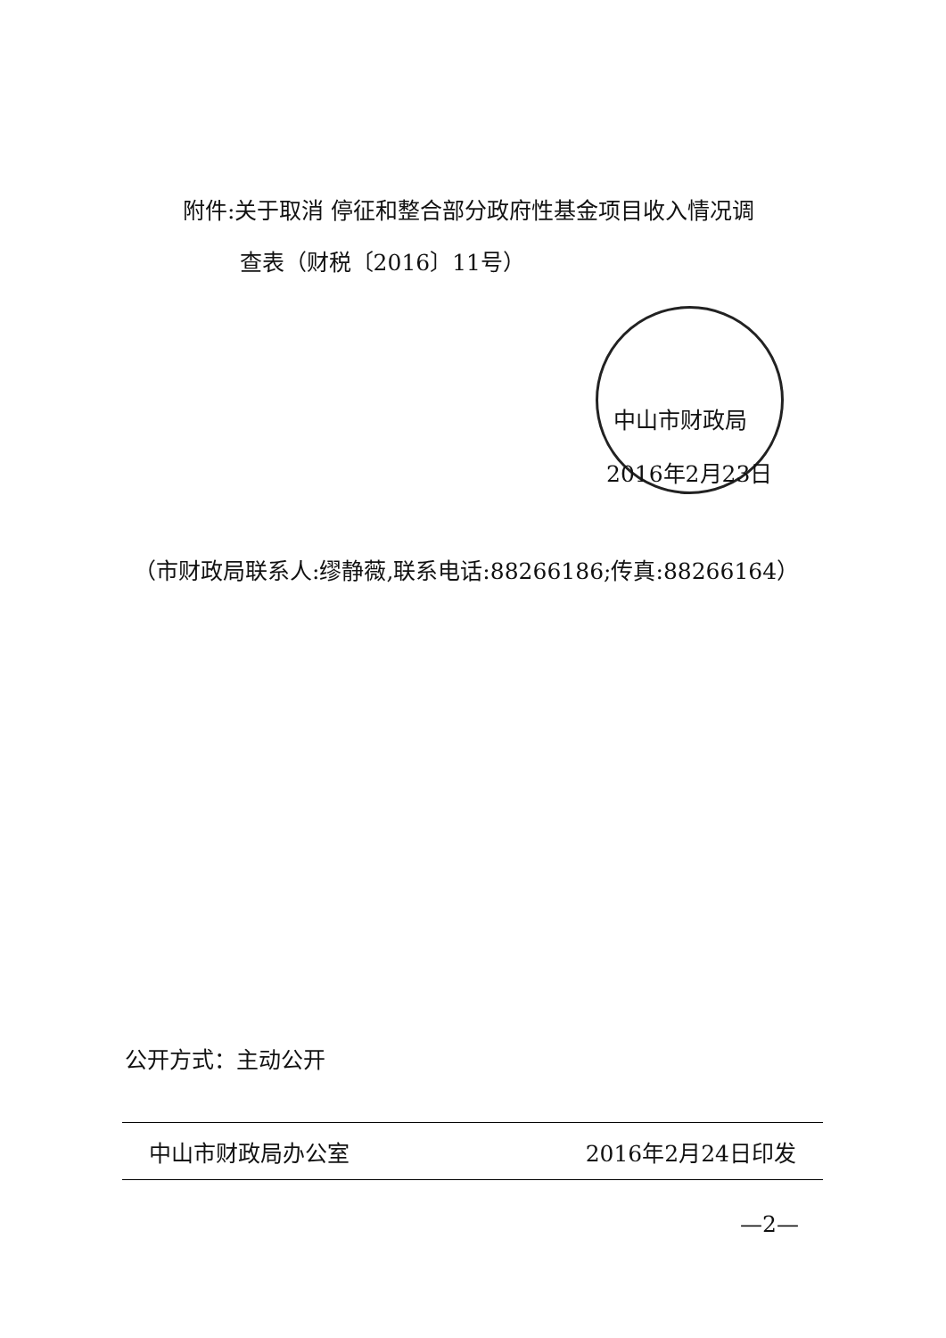附件:关于取消 停征和整合部分政府性基金项目收入情况调
查表（财税〔2016〕11号）
中山市财政局
2016年2月23日
（市财政局联系人:缪静薇,联系电话:88266186;传真:88266164）
公开方式：主动公开
中山市财政局办公室 2016年2月24日印发
—2—